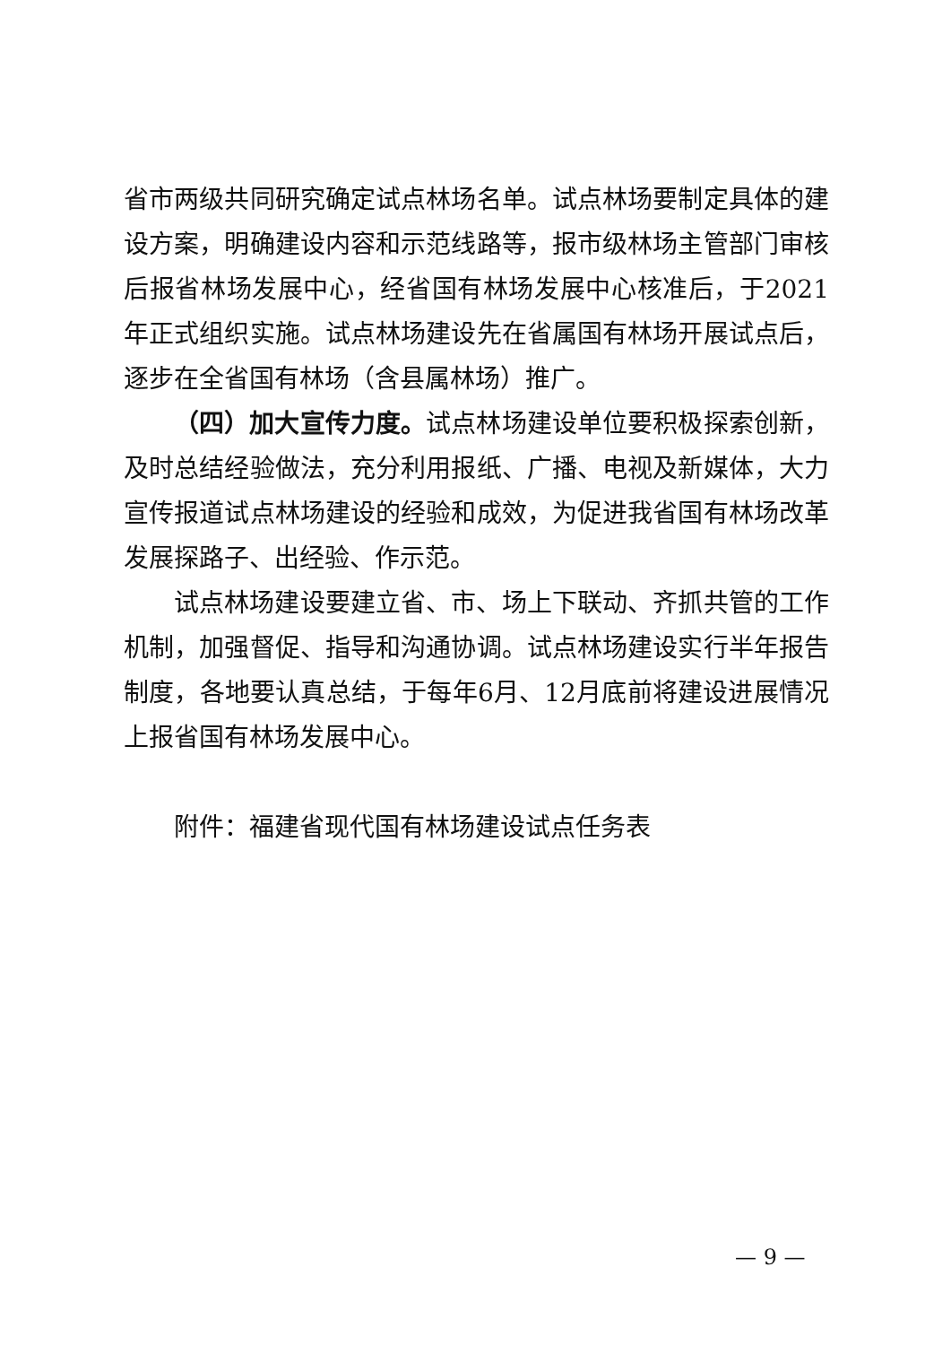省市两级共同研究确定试点林场名单。试点林场要制定具体的建设方案，明确建设内容和示范线路等，报市级林场主管部门审核后报省林场发展中心，经省国有林场发展中心核准后，于2021年正式组织实施。试点林场建设先在省属国有林场开展试点后，逐步在全省国有林场（含县属林场）推广。
（四）加大宣传力度。试点林场建设单位要积极探索创新，及时总结经验做法，充分利用报纸、广播、电视及新媒体，大力宣传报道试点林场建设的经验和成效，为促进我省国有林场改革发展探路子、出经验、作示范。
试点林场建设要建立省、市、场上下联动、齐抓共管的工作机制，加强督促、指导和沟通协调。试点林场建设实行半年报告制度，各地要认真总结，于每年6月、12月底前将建设进展情况上报省国有林场发展中心。
附件：福建省现代国有林场建设试点任务表
— 9 —